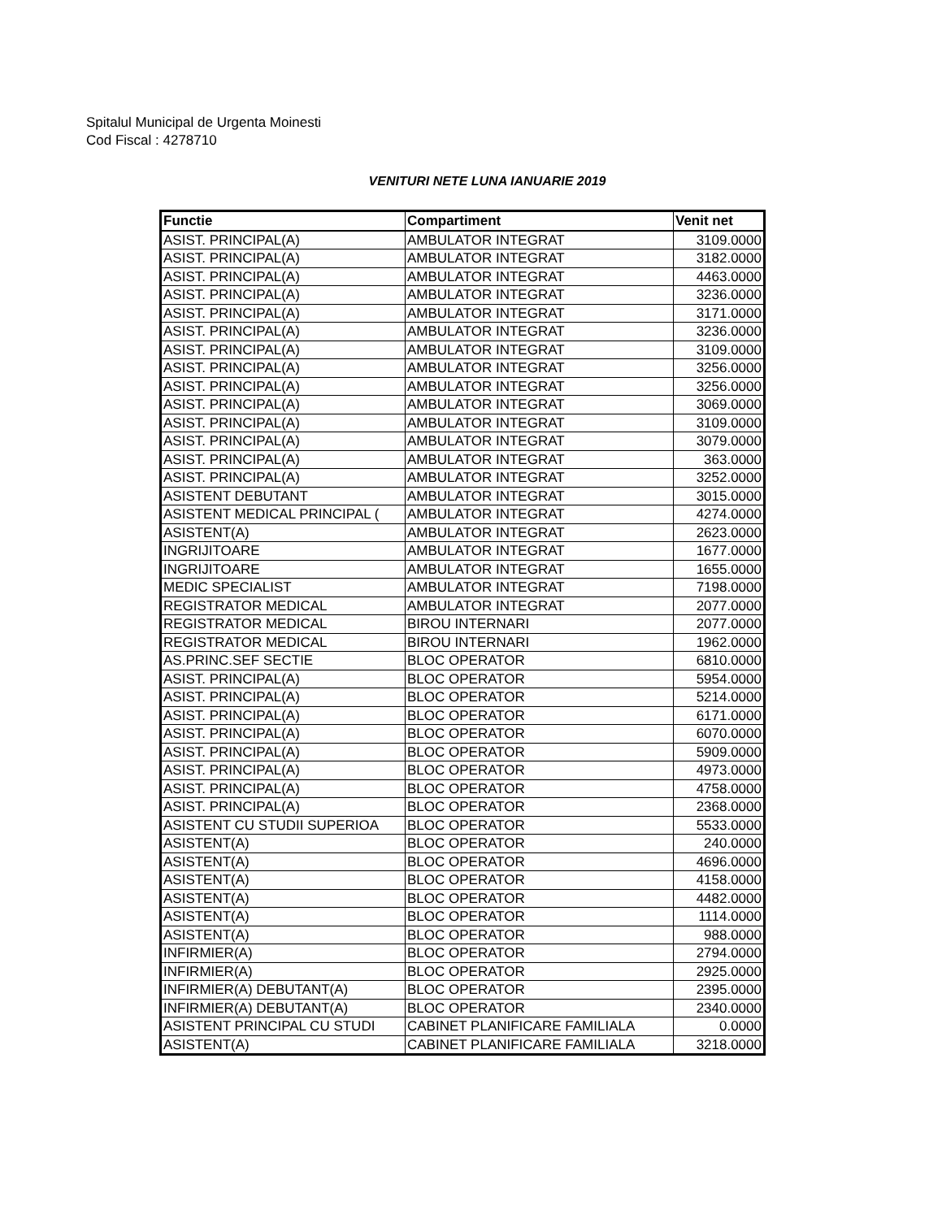Spitalul Municipal de Urgenta Moinesti
Cod Fiscal : 4278710
VENITURI NETE LUNA IANUARIE 2019
| Functie | Compartiment | Venit net |
| --- | --- | --- |
| ASIST. PRINCIPAL(A) | AMBULATOR INTEGRAT | 3109.0000 |
| ASIST. PRINCIPAL(A) | AMBULATOR INTEGRAT | 3182.0000 |
| ASIST. PRINCIPAL(A) | AMBULATOR INTEGRAT | 4463.0000 |
| ASIST. PRINCIPAL(A) | AMBULATOR INTEGRAT | 3236.0000 |
| ASIST. PRINCIPAL(A) | AMBULATOR INTEGRAT | 3171.0000 |
| ASIST. PRINCIPAL(A) | AMBULATOR INTEGRAT | 3236.0000 |
| ASIST. PRINCIPAL(A) | AMBULATOR INTEGRAT | 3109.0000 |
| ASIST. PRINCIPAL(A) | AMBULATOR INTEGRAT | 3256.0000 |
| ASIST. PRINCIPAL(A) | AMBULATOR INTEGRAT | 3256.0000 |
| ASIST. PRINCIPAL(A) | AMBULATOR INTEGRAT | 3069.0000 |
| ASIST. PRINCIPAL(A) | AMBULATOR INTEGRAT | 3109.0000 |
| ASIST. PRINCIPAL(A) | AMBULATOR INTEGRAT | 3079.0000 |
| ASIST. PRINCIPAL(A) | AMBULATOR INTEGRAT | 363.0000 |
| ASIST. PRINCIPAL(A) | AMBULATOR INTEGRAT | 3252.0000 |
| ASISTENT DEBUTANT | AMBULATOR INTEGRAT | 3015.0000 |
| ASISTENT MEDICAL PRINCIPAL ( | AMBULATOR INTEGRAT | 4274.0000 |
| ASISTENT(A) | AMBULATOR INTEGRAT | 2623.0000 |
| INGRIJITOARE | AMBULATOR INTEGRAT | 1677.0000 |
| INGRIJITOARE | AMBULATOR INTEGRAT | 1655.0000 |
| MEDIC SPECIALIST | AMBULATOR INTEGRAT | 7198.0000 |
| REGISTRATOR MEDICAL | AMBULATOR INTEGRAT | 2077.0000 |
| REGISTRATOR MEDICAL | BIROU INTERNARI | 2077.0000 |
| REGISTRATOR MEDICAL | BIROU INTERNARI | 1962.0000 |
| AS.PRINC.SEF SECTIE | BLOC OPERATOR | 6810.0000 |
| ASIST. PRINCIPAL(A) | BLOC OPERATOR | 5954.0000 |
| ASIST. PRINCIPAL(A) | BLOC OPERATOR | 5214.0000 |
| ASIST. PRINCIPAL(A) | BLOC OPERATOR | 6171.0000 |
| ASIST. PRINCIPAL(A) | BLOC OPERATOR | 6070.0000 |
| ASIST. PRINCIPAL(A) | BLOC OPERATOR | 5909.0000 |
| ASIST. PRINCIPAL(A) | BLOC OPERATOR | 4973.0000 |
| ASIST. PRINCIPAL(A) | BLOC OPERATOR | 4758.0000 |
| ASIST. PRINCIPAL(A) | BLOC OPERATOR | 2368.0000 |
| ASISTENT CU STUDII SUPERIOA | BLOC OPERATOR | 5533.0000 |
| ASISTENT(A) | BLOC OPERATOR | 240.0000 |
| ASISTENT(A) | BLOC OPERATOR | 4696.0000 |
| ASISTENT(A) | BLOC OPERATOR | 4158.0000 |
| ASISTENT(A) | BLOC OPERATOR | 4482.0000 |
| ASISTENT(A) | BLOC OPERATOR | 1114.0000 |
| ASISTENT(A) | BLOC OPERATOR | 988.0000 |
| INFIRMIER(A) | BLOC OPERATOR | 2794.0000 |
| INFIRMIER(A) | BLOC OPERATOR | 2925.0000 |
| INFIRMIER(A) DEBUTANT(A) | BLOC OPERATOR | 2395.0000 |
| INFIRMIER(A) DEBUTANT(A) | BLOC OPERATOR | 2340.0000 |
| ASISTENT PRINCIPAL CU STUDI | CABINET PLANIFICARE FAMILIALA | 0.0000 |
| ASISTENT(A) | CABINET PLANIFICARE FAMILIALA | 3218.0000 |